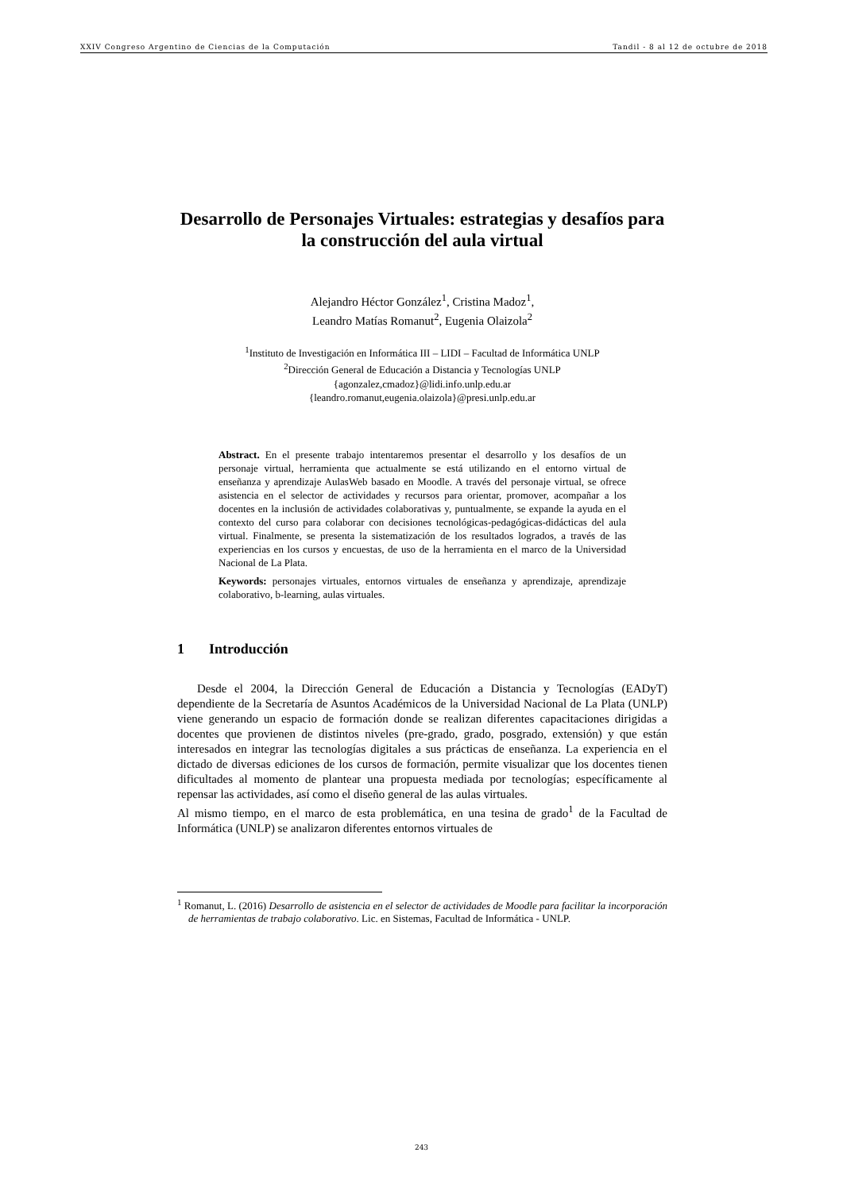XXIV Congreso Argentino de Ciencias de la Computación Tandil - 8 al 12 de octubre de 2018
Desarrollo de Personajes Virtuales: estrategias y desafíos para la construcción del aula virtual
Alejandro Héctor González<sup>1</sup>, Cristina Madoz<sup>1</sup>,
Leandro Matías Romanut<sup>2</sup>, Eugenia Olaizola<sup>2</sup>
<sup>1</sup> Instituto de Investigación en Informática III – LIDI – Facultad de Informática UNLP
<sup>2</sup> Dirección General de Educación a Distancia y Tecnologías UNLP
{agonzalez,cmadoz}@lidi.info.unlp.edu.ar
{leandro.romanut,eugenia.olaizola}@presi.unlp.edu.ar
Abstract. En el presente trabajo intentaremos presentar el desarrollo y los desafíos de un personaje virtual, herramienta que actualmente se está utilizando en el entorno virtual de enseñanza y aprendizaje AulasWeb basado en Moodle. A través del personaje virtual, se ofrece asistencia en el selector de actividades y recursos para orientar, promover, acompañar a los docentes en la inclusión de actividades colaborativas y, puntualmente, se expande la ayuda en el contexto del curso para colaborar con decisiones tecnológicas-pedagógicas-didácticas del aula virtual. Finalmente, se presenta la sistematización de los resultados logrados, a través de las experiencias en los cursos y encuestas, de uso de la herramienta en el marco de la Universidad Nacional de La Plata.
Keywords: personajes virtuales, entornos virtuales de enseñanza y aprendizaje, aprendizaje colaborativo, b-learning, aulas virtuales.
1 Introducción
Desde el 2004, la Dirección General de Educación a Distancia y Tecnologías (EADyT) dependiente de la Secretaría de Asuntos Académicos de la Universidad Nacional de La Plata (UNLP) viene generando un espacio de formación donde se realizan diferentes capacitaciones dirigidas a docentes que provienen de distintos niveles (pre-grado, grado, posgrado, extensión) y que están interesados en integrar las tecnologías digitales a sus prácticas de enseñanza. La experiencia en el dictado de diversas ediciones de los cursos de formación, permite visualizar que los docentes tienen dificultades al momento de plantear una propuesta mediada por tecnologías; específicamente al repensar las actividades, así como el diseño general de las aulas virtuales.
Al mismo tiempo, en el marco de esta problemática, en una tesina de grado<sup>1</sup> de la Facultad de Informática (UNLP) se analizaron diferentes entornos virtuales de
<sup>1</sup> Romanut, L. (2016) Desarrollo de asistencia en el selector de actividades de Moodle para facilitar la incorporación de herramientas de trabajo colaborativo. Lic. en Sistemas, Facultad de Informática - UNLP.
243